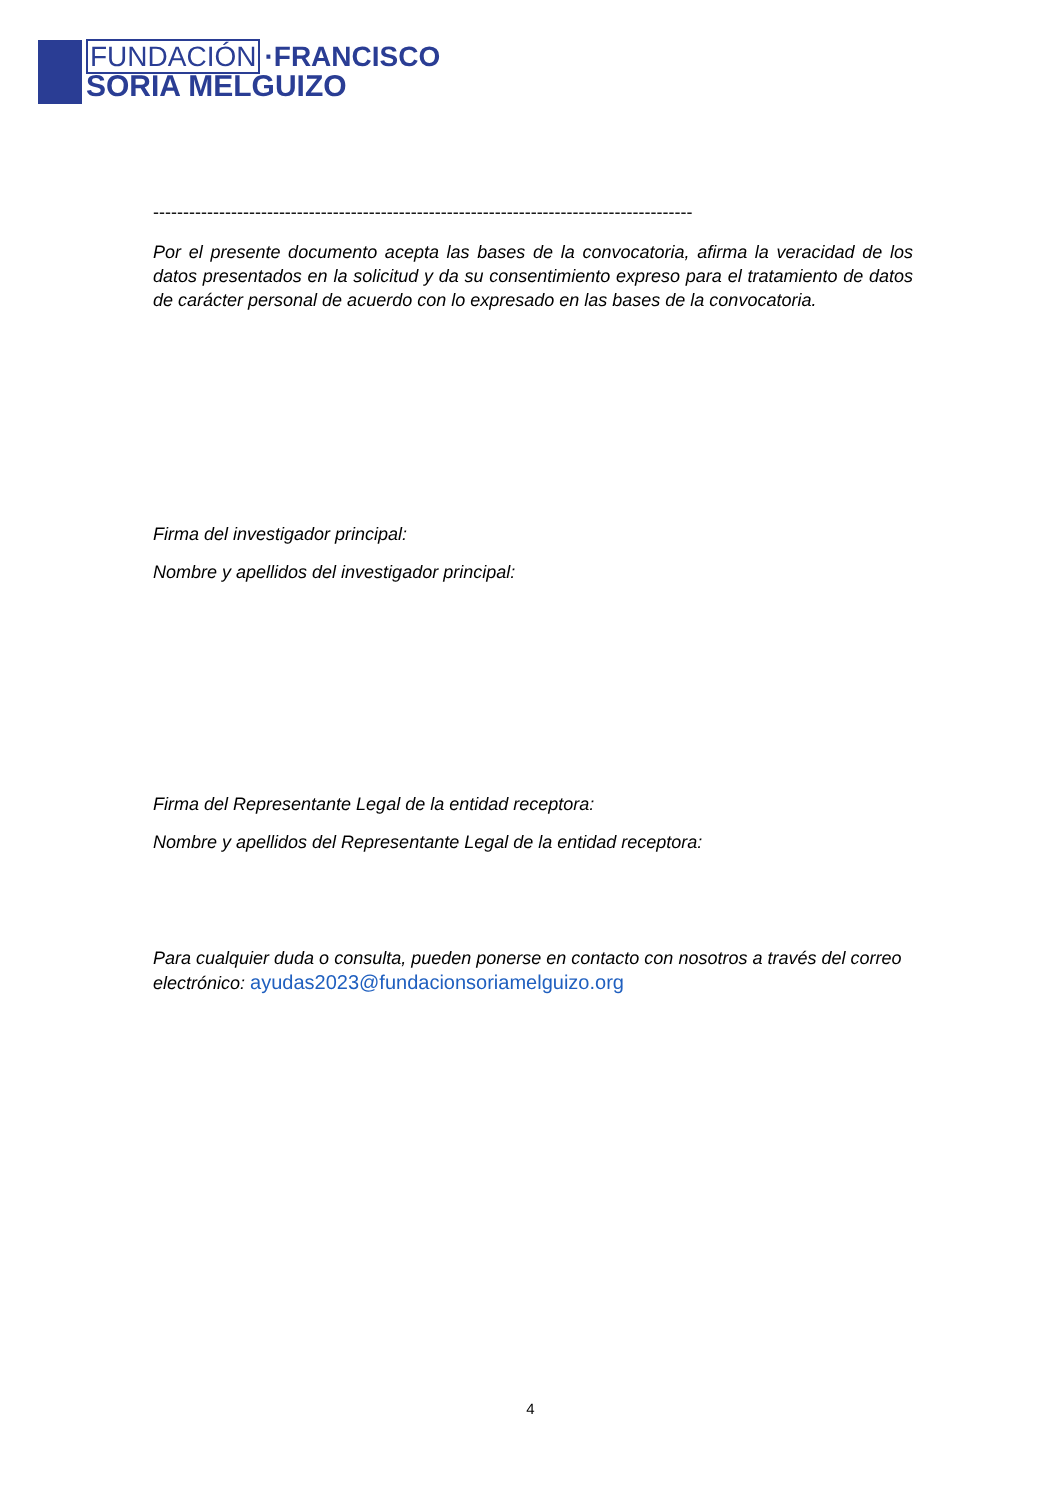FUNDACIÓN ·FRANCISCO
SORIA MELGUIZO
------------------------------------------------------------------------------------------
Por el presente documento acepta las bases de la convocatoria, afirma la veracidad de los datos presentados en la solicitud y da su consentimiento expreso para el tratamiento de datos de carácter personal de acuerdo con lo expresado en las bases de la convocatoria.
Firma del investigador principal:
Nombre y apellidos del investigador principal:
Firma del Representante Legal de la entidad receptora:
Nombre y apellidos del Representante Legal de la entidad receptora:
Para cualquier duda o consulta, pueden ponerse en contacto con nosotros a través del correo electrónico: ayudas2023@fundacionsoriamelguizo.org
4